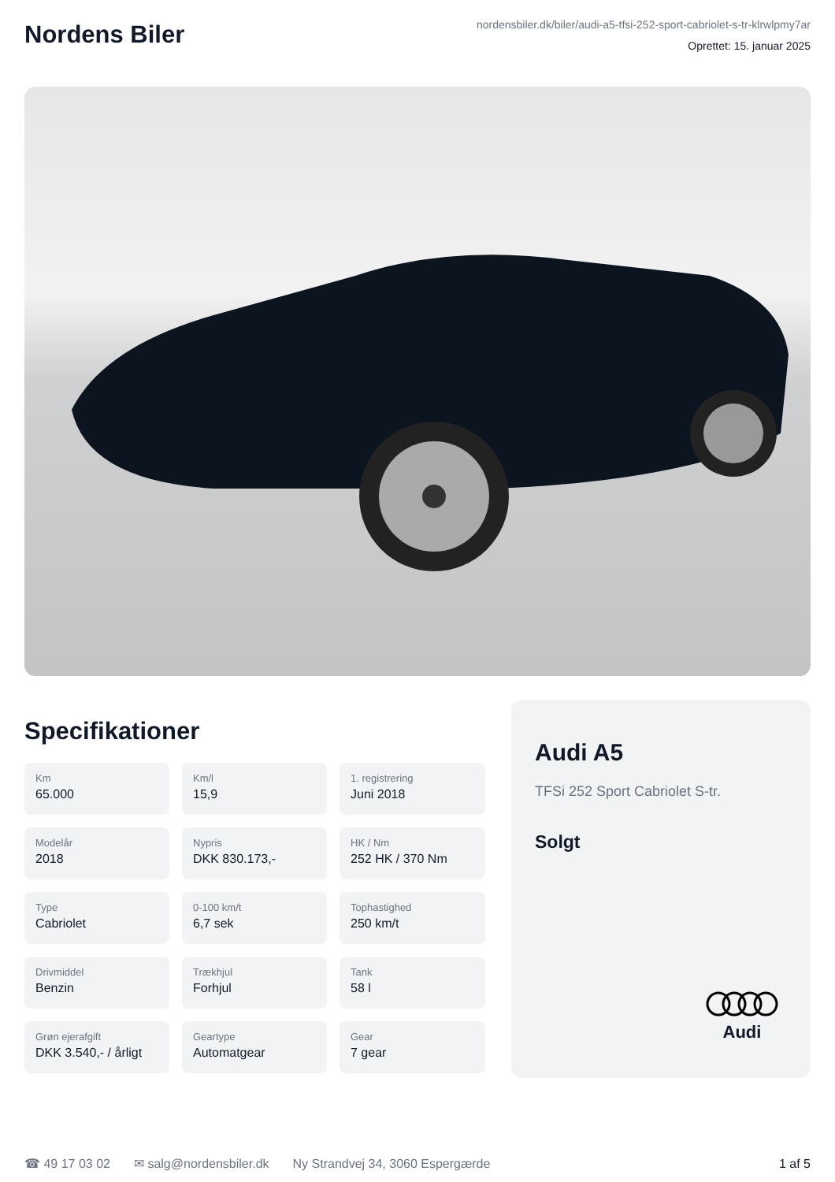Nordens Biler
nordensbiler.dk/biler/audi-a5-tfsi-252-sport-cabriolet-s-tr-klrwlpmy7ar
Oprettet: 15. januar 2025
Specifikationer
Km
65.000
Km/l
15,9
1. registrering
Juni 2018
Modelår
2018
Nypris
DKK 830.173,-
HK / Nm
252 HK / 370 Nm
Type
Cabriolet
0-100 km/t
6,7 sek
Tophastighed
250 km/t
Drivmiddel
Benzin
Trækhjul
Forhjul
Tank
58 l
Grøn ejerafgift
DKK 3.540,- / årligt
Geartype
Automatgear
Gear
7 gear
Audi A5
TFSi 252 Sport Cabriolet S-tr.
Solgt
Audi
☎ 49 17 03 02 ✉ salg@nordensbiler.dk Ny Strandvej 34, 3060 Espergærde 1 af 5